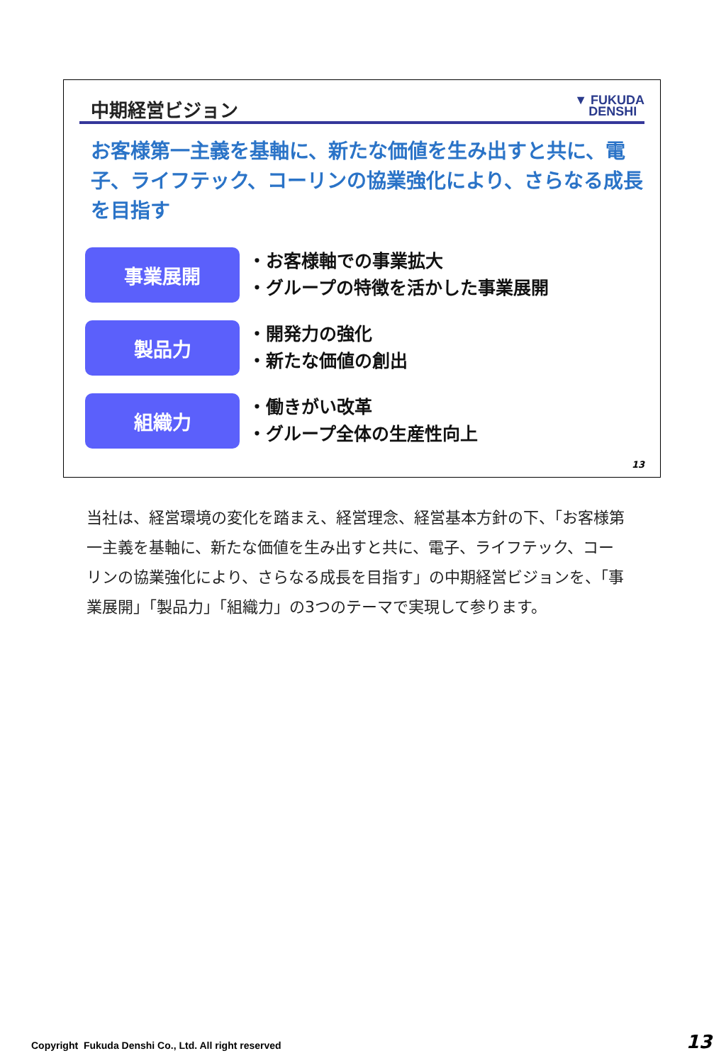中期経営ビジョン
▼ FUKUDA
DENSHI
お客様第一主義を基軸に、新たな価値を生み出すと共に、電子、ライフテック、コーリンの協業強化により、さらなる成長を目指す
事業展開
・お客様軸での事業拡大
・グループの特徴を活かした事業展開
製品力
・開発力の強化
・新たな価値の創出
組織力
・働きがい改革
・グループ全体の生産性向上
13
当社は、経営環境の変化を踏まえ、経営理念、経営基本方針の下、「お客様第一主義を基軸に、新たな価値を生み出すと共に、電子、ライフテック、コーリンの協業強化により、さらなる成長を目指す」の中期経営ビジョンを、「事業展開」「製品力」「組織力」の3つのテーマで実現して参ります。
Copyright Fukuda Denshi Co., Ltd. All right reserved
13